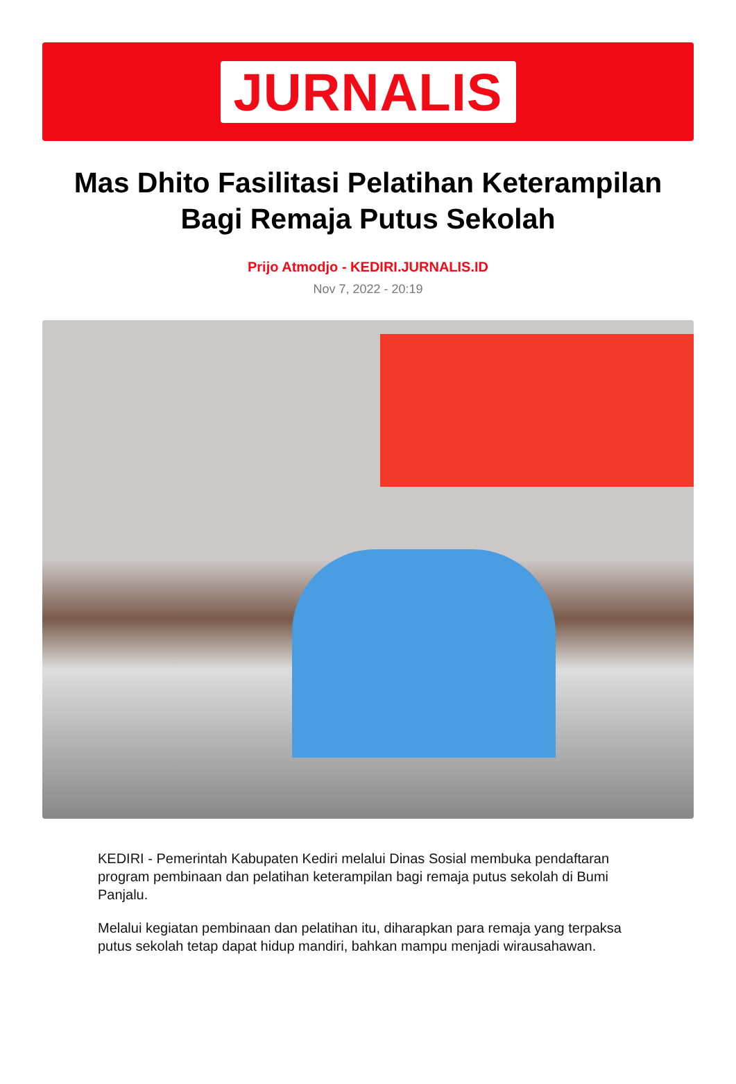JURNALIS
Mas Dhito Fasilitasi Pelatihan Keterampilan Bagi Remaja Putus Sekolah
Prijo Atmodjo - KEDIRI.JURNALIS.ID
Nov 7, 2022 - 20:19
KEDIRI - Pemerintah Kabupaten Kediri melalui Dinas Sosial membuka pendaftaran program pembinaan dan pelatihan keterampilan bagi remaja putus sekolah di Bumi Panjalu.
Melalui kegiatan pembinaan dan pelatihan itu, diharapkan para remaja yang terpaksa putus sekolah tetap dapat hidup mandiri, bahkan mampu menjadi wirausahawan.